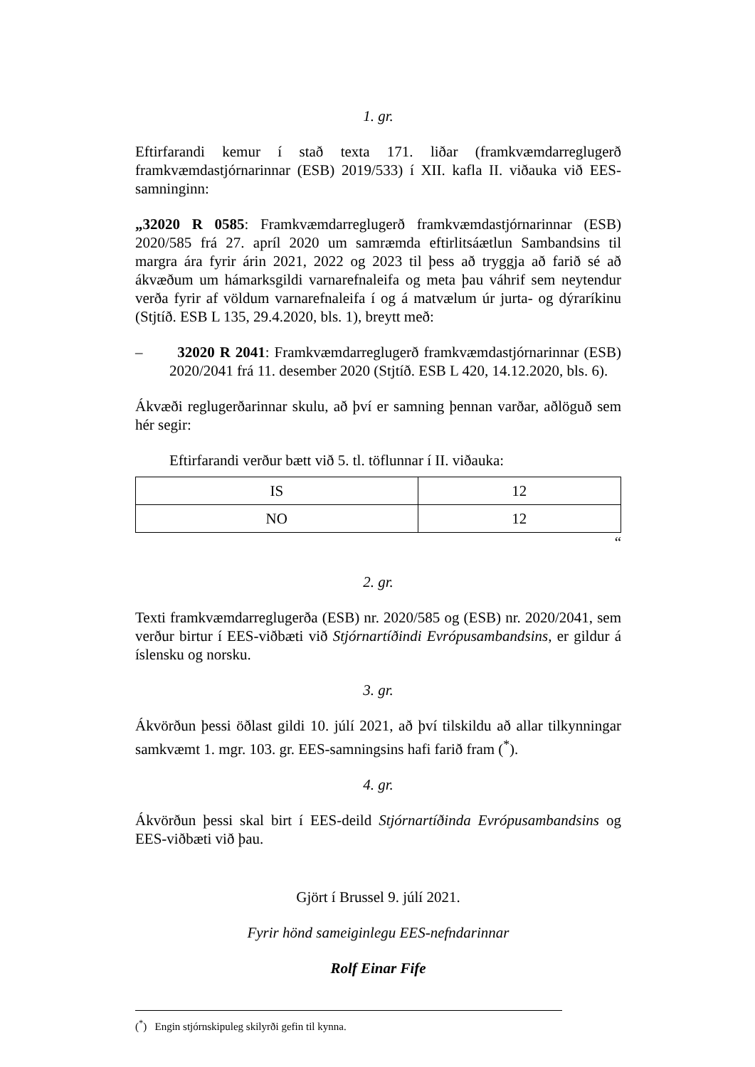1. gr.
Eftirfarandi kemur í stað texta 171. liðar (framkvæmdarreglugerð framkvæmdastjórnarinnar (ESB) 2019/533) í XII. kafla II. viðauka við EES-samninginn:
„32020 R 0585: Framkvæmdarreglugerð framkvæmdastjórnarinnar (ESB) 2020/585 frá 27. apríl 2020 um samræmda eftirlitsáætlun Sambandsins til margra ára fyrir árin 2021, 2022 og 2023 til þess að tryggja að farið sé að ákvæðum um hámarksgildi varnarefnaleifa og meta þau váhrif sem neytendur verða fyrir af völdum varnarefnaleifa í og á matvælum úr jurta- og dýraríkinu (Stjtíð. ESB L 135, 29.4.2020, bls. 1), breytt með:
– 32020 R 2041: Framkvæmdarreglugerð framkvæmdastjórnarinnar (ESB) 2020/2041 frá 11. desember 2020 (Stjtíð. ESB L 420, 14.12.2020, bls. 6).
Ákvæði reglugerðarinnar skulu, að því er samning þennan varðar, aðlöguð sem hér segir:
Eftirfarandi verður bætt við 5. tl. töflunnar í II. viðauka:
| IS | 12 |
| NO | 12 |
“
2. gr.
Texti framkvæmdarreglugerða (ESB) nr. 2020/585 og (ESB) nr. 2020/2041, sem verður birtur í EES-viðbæti við Stjórnartíðindi Evrópusambandsins, er gildur á íslensku og norsku.
3. gr.
Ákvörðun þessi öðlast gildi 10. júlí 2021, að því tilskildu að allar tilkynningar samkvæmt 1. mgr. 103. gr. EES-samningsins hafi farið fram (<sup>*</sup>).
4. gr.
Ákvörðun þessi skal birt í EES-deild Stjórnartíðinda Evrópusambandsins og EES-viðbæti við þau.
Gjört í Brussel 9. júlí 2021.
Fyrir hönd sameiginlegu EES-nefndarinnar
Rolf Einar Fife
(<sup>*</sup>) Engin stjórnskipuleg skilyrði gefin til kynna.